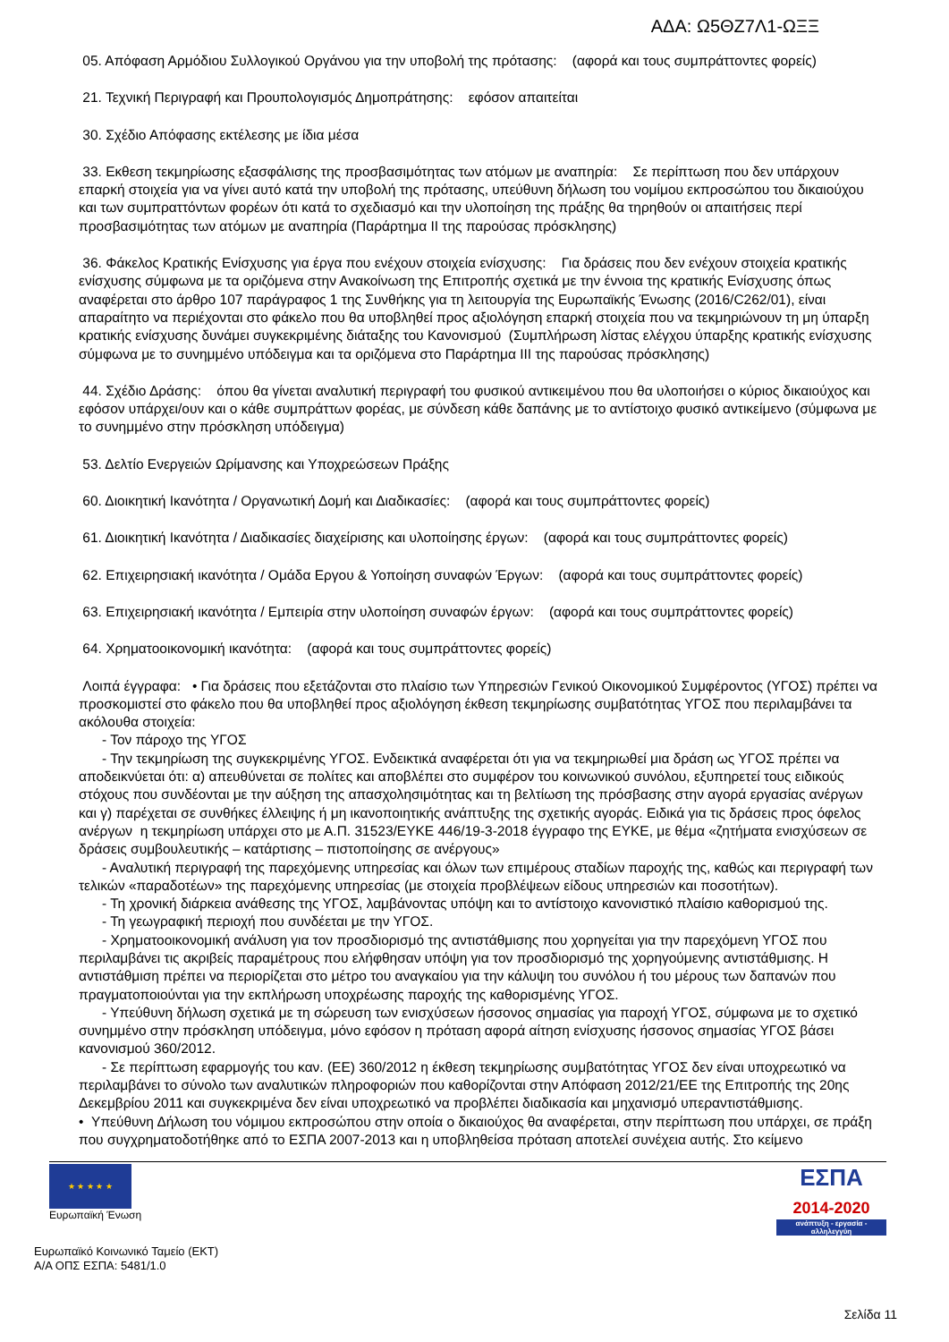ΑΔΑ: Ω5ΘΖ7Λ1-ΩΞΞ
05. Απόφαση Αρμόδιου Συλλογικού Οργάνου για την υποβολή της πρότασης: (αφορά και τους συμπράττοντες φορείς)
21. Τεχνική Περιγραφή και Προυπολογισμός Δημοπράτησης: εφόσον απαιτείται
30. Σχέδιο Απόφασης εκτέλεσης με ίδια μέσα
33. Εκθεση τεκμηρίωσης εξασφάλισης της προσβασιμότητας των ατόμων με αναπηρία: Σε περίπτωση που δεν υπάρχουν επαρκή στοιχεία για να γίνει αυτό κατά την υποβολή της πρότασης, υπεύθυνη δήλωση του νομίμου εκπροσώπου του δικαιούχου και των συμπραττόντων φορέων ότι κατά το σχεδιασμό και την υλοποίηση της πράξης θα τηρηθούν οι απαιτήσεις περί προσβασιμότητας των ατόμων με αναπηρία (Παράρτημα ΙΙ της παρούσας πρόσκλησης)
36. Φάκελος Κρατικής Ενίσχυσης για έργα που ενέχουν στοιχεία ενίσχυσης: Για δράσεις που δεν ενέχουν στοιχεία κρατικής ενίσχυσης σύμφωνα με τα οριζόμενα στην Ανακοίνωση της Επιτροπής σχετικά με την έννοια της κρατικής Ενίσχυσης όπως αναφέρεται στο άρθρο 107 παράγραφος 1 της Συνθήκης για τη λειτουργία της Ευρωπαϊκής Ένωσης (2016/C262/01), είναι απαραίτητο να περιέχονται στο φάκελο που θα υποβληθεί προς αξιολόγηση επαρκή στοιχεία που να τεκμηριώνουν τη μη ύπαρξη κρατικής ενίσχυσης δυνάμει συγκεκριμένης διάταξης του Κανονισμού (Συμπλήρωση λίστας ελέγχου ύπαρξης κρατικής ενίσχυσης σύμφωνα με το συνημμένο υπόδειγμα και τα οριζόμενα στο Παράρτημα ΙΙΙ της παρούσας πρόσκλησης)
44. Σχέδιο Δράσης: όπου θα γίνεται αναλυτική περιγραφή του φυσικού αντικειμένου που θα υλοποιήσει ο κύριος δικαιούχος και εφόσον υπάρχει/ουν και ο κάθε συμπράττων φορέας, με σύνδεση κάθε δαπάνης με το αντίστοιχο φυσικό αντικείμενο (σύμφωνα με το συνημμένο στην πρόσκληση υπόδειγμα)
53. Δελτίο Ενεργειών Ωρίμανσης και Υποχρεώσεων Πράξης
60. Διοικητική Ικανότητα / Οργανωτική Δομή και Διαδικασίες: (αφορά και τους συμπράττοντες φορείς)
61. Διοικητική Ικανότητα / Διαδικασίες διαχείρισης και υλοποίησης έργων: (αφορά και τους συμπράττοντες φορείς)
62. Επιχειρησιακή ικανότητα / Ομάδα Εργου & Υοποίηση συναφών Έργων: (αφορά και τους συμπράττοντες φορείς)
63. Επιχειρησιακή ικανότητα / Εμπειρία στην υλοποίηση συναφών έργων: (αφορά και τους συμπράττοντες φορείς)
64. Χρηματοοικονομική ικανότητα: (αφορά και τους συμπράττοντες φορείς)
Λοιπά έγγραφα: • Για δράσεις που εξετάζονται στο πλαίσιο των Υπηρεσιών Γενικού Οικονομικού Συμφέροντος (ΥΓΟΣ) πρέπει να προσκομιστεί στο φάκελο που θα υποβληθεί προς αξιολόγηση έκθεση τεκμηρίωσης συμβατότητας ΥΓΟΣ που περιλαμβάνει τα ακόλουθα στοιχεία:
- Τον πάροχο της ΥΓΟΣ
- Την τεκμηρίωση της συγκεκριμένης ΥΓΟΣ. Ενδεικτικά αναφέρεται ότι για να τεκμηριωθεί μια δράση ως ΥΓΟΣ πρέπει να αποδεικνύεται ότι: α) απευθύνεται σε πολίτες και αποβλέπει στο συμφέρον του κοινωνικού συνόλου, εξυπηρετεί τους ειδικούς στόχους που συνδέονται με την αύξηση της απασχολησιμότητας και τη βελτίωση της πρόσβασης στην αγορά εργασίας ανέργων και γ) παρέχεται σε συνθήκες έλλειψης ή μη ικανοποιητικής ανάπτυξης της σχετικής αγοράς. Ειδικά για τις δράσεις προς όφελος ανέργων η τεκμηρίωση υπάρχει στο με Α.Π. 31523/ΕΥΚΕ 446/19-3-2018 έγγραφο της ΕΥΚΕ, με θέμα «ζητήματα ενισχύσεων σε δράσεις συμβουλευτικής – κατάρτισης – πιστοποίησης σε ανέργους»
- Αναλυτική περιγραφή της παρεχόμενης υπηρεσίας και όλων των επιμέρους σταδίων παροχής της, καθώς και περιγραφή των τελικών «παραδοτέων» της παρεχόμενης υπηρεσίας (με στοιχεία προβλέψεων είδους υπηρεσιών και ποσοτήτων).
- Τη χρονική διάρκεια ανάθεσης της ΥΓΟΣ, λαμβάνοντας υπόψη και το αντίστοιχο κανονιστικό πλαίσιο καθορισμού της.
- Τη γεωγραφική περιοχή που συνδέεται με την ΥΓΟΣ.
- Χρηματοοικονομική ανάλυση για τον προσδιορισμό της αντιστάθμισης που χορηγείται για την παρεχόμενη ΥΓΟΣ που περιλαμβάνει τις ακριβείς παραμέτρους που ελήφθησαν υπόψη για τον προσδιορισμό της χορηγούμενης αντιστάθμισης. Η αντιστάθμιση πρέπει να περιορίζεται στο μέτρο του αναγκαίου για την κάλυψη του συνόλου ή του μέρους των δαπανών που πραγματοποιούνται για την εκπλήρωση υποχρέωσης παροχής της καθορισμένης ΥΓΟΣ.
- Υπεύθυνη δήλωση σχετικά με τη σώρευση των ενισχύσεων ήσσονος σημασίας για παροχή ΥΓΟΣ, σύμφωνα με το σχετικό συνημμένο στην πρόσκληση υπόδειγμα, μόνο εφόσον η πρόταση αφορά αίτηση ενίσχυσης ήσσονος σημασίας ΥΓΟΣ βάσει κανονισμού 360/2012.
- Σε περίπτωση εφαρμογής του καν. (ΕΕ) 360/2012 η έκθεση τεκμηρίωσης συμβατότητας ΥΓΟΣ δεν είναι υποχρεωτικό να περιλαμβάνει το σύνολο των αναλυτικών πληροφοριών που καθορίζονται στην Απόφαση 2012/21/ΕΕ της Επιτροπής της 20ης Δεκεμβρίου 2011 και συγκεκριμένα δεν είναι υποχρεωτικό να προβλέπει διαδικασία και μηχανισμό υπεραντιστάθμισης.
• Υπεύθυνη Δήλωση του νόμιμου εκπροσώπου στην οποία ο δικαιούχος θα αναφέρεται, στην περίπτωση που υπάρχει, σε πράξη που συγχρηματοδοτήθηκε από το ΕΣΠΑ 2007-2013 και η υποβληθείσα πρόταση αποτελεί συνέχεια αυτής. Στο κείμενο
★ ★ ★ ★ ★
Ευρωπαϊκή Ένωση
ΕΣΠΑ
2014-2020
ανάπτυξη - εργασία - αλληλεγγύη
Ευρωπαϊκό Κοινωνικό Ταμείο (ΕΚΤ)
Α/Α ΟΠΣ ΕΣΠΑ: 5481/1.0
Σελίδα 11